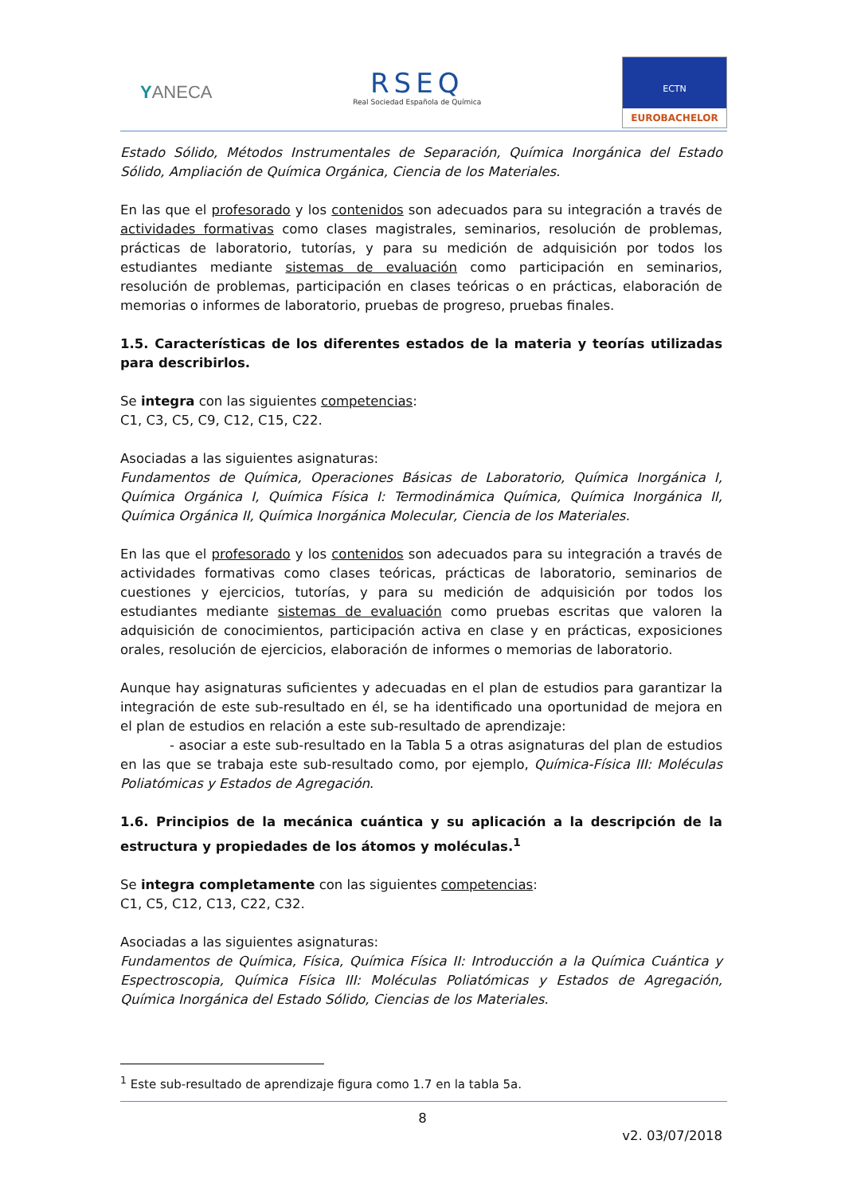YANECA
RSEQ
Real Sociedad Española de Química
ECTN
EUROBACHELOR
Estado Sólido, Métodos Instrumentales de Separación, Química Inorgánica del Estado Sólido, Ampliación de Química Orgánica, Ciencia de los Materiales.
En las que el profesorado y los contenidos son adecuados para su integración a través de actividades formativas como clases magistrales, seminarios, resolución de problemas, prácticas de laboratorio, tutorías, y para su medición de adquisición por todos los estudiantes mediante sistemas de evaluación como participación en seminarios, resolución de problemas, participación en clases teóricas o en prácticas, elaboración de memorias o informes de laboratorio, pruebas de progreso, pruebas finales.
1.5. Características de los diferentes estados de la materia y teorías utilizadas para describirlos.
Se integra con las siguientes competencias:
C1, C3, C5, C9, C12, C15, C22.
Asociadas a las siguientes asignaturas:
Fundamentos de Química, Operaciones Básicas de Laboratorio, Química Inorgánica I, Química Orgánica I, Química Física I: Termodinámica Química, Química Inorgánica II, Química Orgánica II, Química Inorgánica Molecular, Ciencia de los Materiales.
En las que el profesorado y los contenidos son adecuados para su integración a través de actividades formativas como clases teóricas, prácticas de laboratorio, seminarios de cuestiones y ejercicios, tutorías, y para su medición de adquisición por todos los estudiantes mediante sistemas de evaluación como pruebas escritas que valoren la adquisición de conocimientos, participación activa en clase y en prácticas, exposiciones orales, resolución de ejercicios, elaboración de informes o memorias de laboratorio.
Aunque hay asignaturas suficientes y adecuadas en el plan de estudios para garantizar la integración de este sub-resultado en él, se ha identificado una oportunidad de mejora en el plan de estudios en relación a este sub-resultado de aprendizaje:
- asociar a este sub-resultado en la Tabla 5 a otras asignaturas del plan de estudios en las que se trabaja este sub-resultado como, por ejemplo, Química-Física III: Moléculas Poliatómicas y Estados de Agregación.
1.6. Principios de la mecánica cuántica y su aplicación a la descripción de la estructura y propiedades de los átomos y moléculas.<sup>1</sup>
Se integra completamente con las siguientes competencias:
C1, C5, C12, C13, C22, C32.
Asociadas a las siguientes asignaturas:
Fundamentos de Química, Física, Química Física II: Introducción a la Química Cuántica y Espectroscopia, Química Física III: Moléculas Poliatómicas y Estados de Agregación, Química Inorgánica del Estado Sólido, Ciencias de los Materiales.
<sup>1</sup> Este sub-resultado de aprendizaje figura como 1.7 en la tabla 5a.
8
v2. 03/07/2018